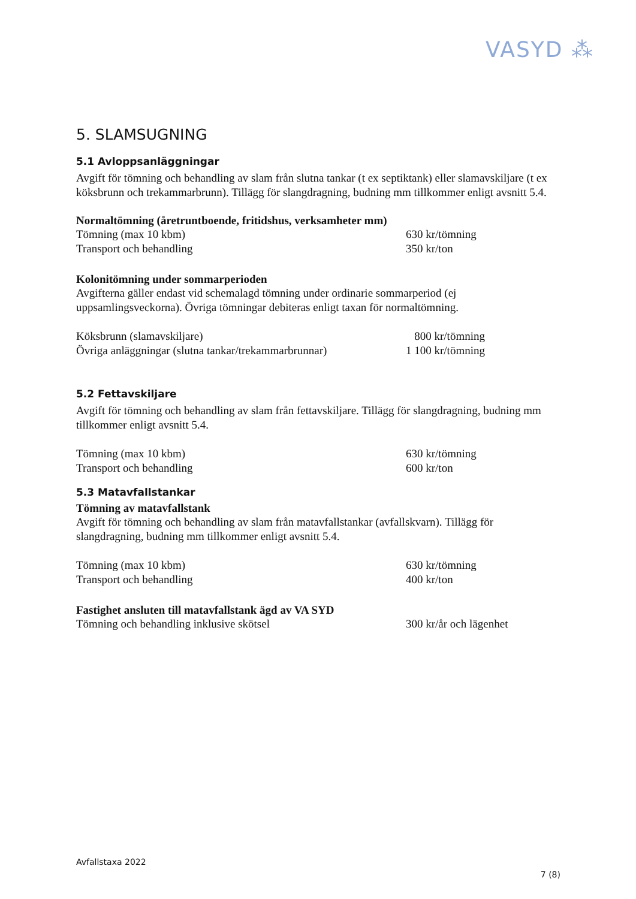VASYD ⁂
5. SLAMSUGNING
5.1 Avloppsanläggningar
Avgift för tömning och behandling av slam från slutna tankar (t ex septiktank) eller slamavskiljare (t ex köksbrunn och trekammarbrunn). Tillägg för slangdragning, budning mm tillkommer enligt avsnitt 5.4.
Normaltömning (åretruntboende, fritidshus, verksamheter mm)
| Tömning (max 10 kbm) | 630 kr/tömning |
| Transport och behandling | 350 kr/ton |
Kolonitömning under sommarperioden
Avgifterna gäller endast vid schemalagd tömning under ordinarie sommarperiod (ej uppsamlingsveckorna). Övriga tömningar debiteras enligt taxan för normaltömning.
| Köksbrunn (slamavskiljare) | 800 kr/tömning |
| Övriga anläggningar (slutna tankar/trekammarbrunnar) | 1 100 kr/tömning |
5.2 Fettavskiljare
Avgift för tömning och behandling av slam från fettavskiljare. Tillägg för slangdragning, budning mm tillkommer enligt avsnitt 5.4.
| Tömning (max 10 kbm) | 630 kr/tömning |
| Transport och behandling | 600 kr/ton |
5.3 Matavfallstankar
Tömning av matavfallstank
Avgift för tömning och behandling av slam från matavfallstankar (avfallskvarn). Tillägg för slangdragning, budning mm tillkommer enligt avsnitt 5.4.
| Tömning (max 10 kbm) | 630 kr/tömning |
| Transport och behandling | 400 kr/ton |
Fastighet ansluten till matavfallstank ägd av VA SYD
| Tömning och behandling inklusive skötsel | 300 kr/år och lägenhet |
Avfallstaxa 2022
7 (8)